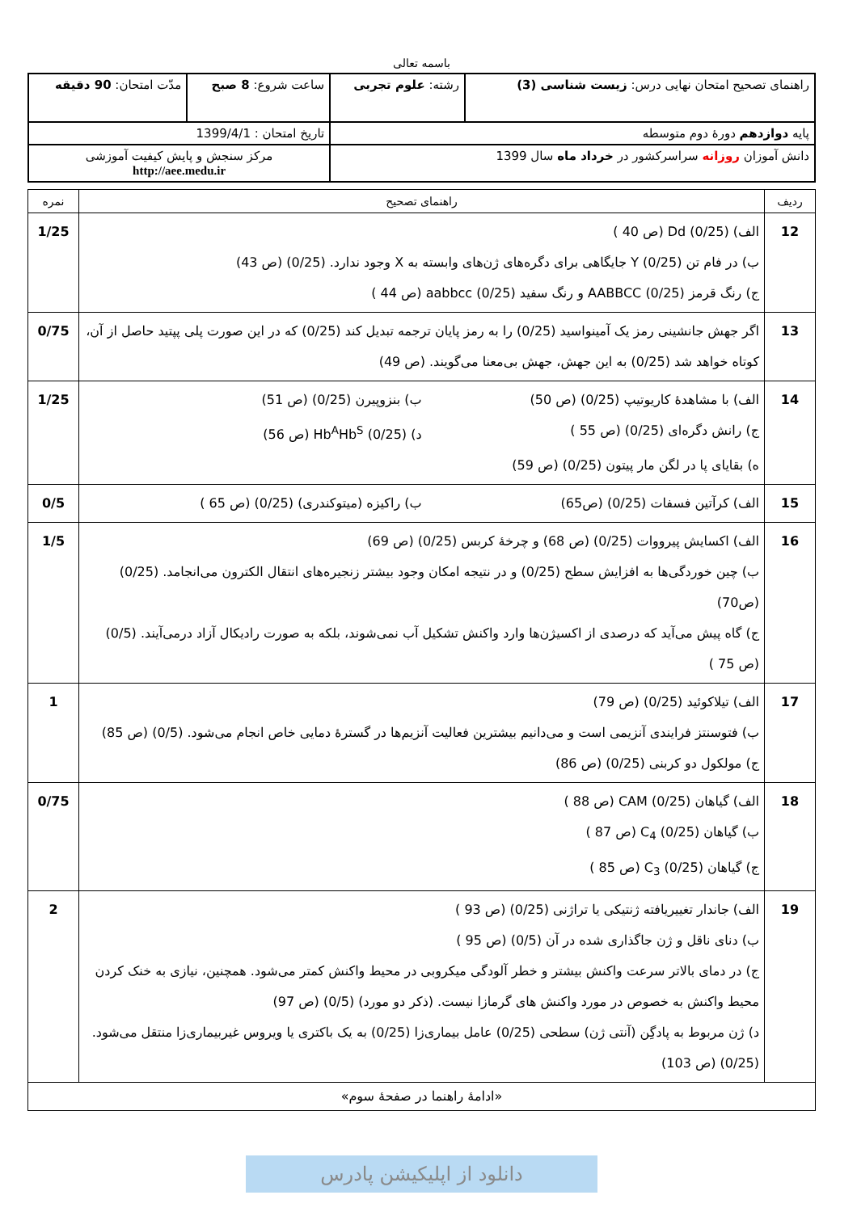باسمه تعالی
| راهنمای تصحیح امتحان نهایی درس: زیست شناسی (3) | رشته: علوم تجربی | ساعت شروع: 8 صبح | مدّت امتحان: 90 دقیقه |
| پایه دوازدهم دورهٔ دوم متوسطه | | تاریخ امتحان : 1399/4/1 | |
| دانش آموزان روزانه سراسرکشور در خرداد ماه سال 1399 | | مرکز سنجش و پایش کیفیت آموزشی http://aee.medu.ir | |
| ردیف | راهنمای تصحیح | نمره |
| --- | --- | --- |
| 12 | الف) Dd (0/25) (ص 40 ) ب) در فام تن Y (0/25) جایگاهی برای دگره‌های ژن‌های وابسته به X وجود ندارد. (0/25) (ص 43) ج) رنگ قرمز AABBCC (0/25) و رنگ سفید aabbcc (0/25) (ص 44 ) | 1/25 |
| 13 | اگر جهش جانشینی رمز یک آمینواسید (0/25) را به رمز پایان ترجمه تبدیل کند (0/25) که در این صورت پلی پپتید حاصل از آن، کوتاه خواهد شد (0/25) به این جهش، جهش بی‌معنا می‌گویند. (ص 49) | 0/75 |
| 14 | الف) با مشاهدهٔ کاریوتیپ (0/25) (ص 50) ب) بنزوپیرن (0/25) (ص 51) ج) رانش دگره‌ای (0/25) (ص 55 ) د) Hb<sup>A</sup>Hb<sup>S</sup> (0/25) (ص 56) ه) بقایای پا در لگن مار پیتون (0/25) (ص 59) | 1/25 |
| 15 | الف) کرآتین فسفات (0/25) (ص65) ب) راکیزه (میتوکندری) (0/25) (ص 65 ) | 0/5 |
| 16 | الف) اکسایش پیرووات (0/25) (ص 68) و چرخهٔ کربس (0/25) (ص 69) ب) چین خوردگی‌ها به افزایش سطح (0/25) و در نتیجه امکان وجود بیشتر زنجیره‌های انتقال الکترون می‌انجامد. (0/25) (ص70) ج) گاه پیش می‌آید که درصدی از اکسیژن‌ها وارد واکنش تشکیل آب نمی‌شوند، بلکه به صورت رادیکال آزاد درمی‌آیند. (0/5) (ص 75 ) | 1/5 |
| 17 | الف) تیلاکوئید (0/25) (ص 79) ب) فتوسنتز فرایندی آنزیمی است و می‌دانیم بیشترین فعالیت آنزیم‌ها در گسترهٔ دمایی خاص انجام می‌شود. (0/5) (ص 85) ج) مولکول دو کربنی (0/25) (ص 86) | 1 |
| 18 | الف) گیاهان CAM (0/25) (ص 88 ) ب) گیاهان C<sub>4</sub> (0/25) (ص 87 ) ج) گیاهان C<sub>3</sub> (0/25) (ص 85 ) | 0/75 |
| 19 | الف) جاندار تغییریافته ژنتیکی یا تراژنی (0/25) (ص 93 ) ب) دنای ناقل و ژن جاگذاری شده در آن (0/5) (ص 95 ) ج) در دمای بالاتر سرعت واکنش بیشتر و خطر آلودگی میکروبی در محیط واکنش کمتر می‌شود. همچنین، نیازی به خنک کردن محیط واکنش به خصوص در مورد واکنش های گرمازا نیست. (ذکر دو مورد) (0/5) (ص 97) د) ژن مربوط به پادگِن (آنتی ژن) سطحی (0/25) عامل بیماری‌زا (0/25) به یک باکتری یا ویروس غیربیماری‌زا منتقل می‌شود. (0/25) (ص 103) | 2 |
| «ادامهٔ راهنما در صفحهٔ سوم» | | |
دانلود از اپلیکیشن پادرس